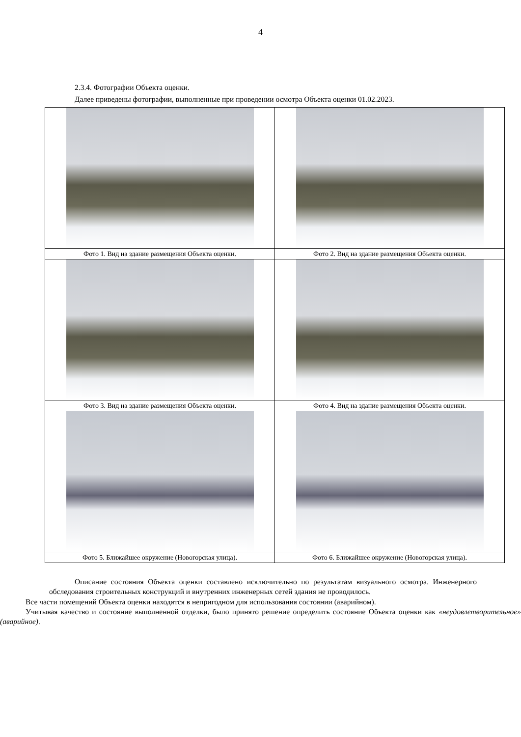4
2.3.4. Фотографии Объекта оценки.
Далее приведены фотографии, выполненные при проведении осмотра Объекта оценки 01.02.2023.
| Фото 1. Вид на здание размещения Объекта оценки. | Фото 2. Вид на здание размещения Объекта оценки. |
| Фото 3. Вид на здание размещения Объекта оценки. | Фото 4. Вид на здание размещения Объекта оценки. |
| Фото 5. Ближайшее окружение (Новогорская улица). | Фото 6. Ближайшее окружение (Новогорская улица). |
Описание состояния Объекта оценки составлено исключительно по результатам визуального осмотра. Инженерного обследования строительных конструкций и внутренних инженерных сетей здания не проводилось.
Все части помещений Объекта оценки находятся в непригодном для использования состоянии (аварийном).
Учитывая качество и состояние выполненной отделки, было принято решение определить состояние Объекта оценки как «неудовлетворительное» (аварийное).